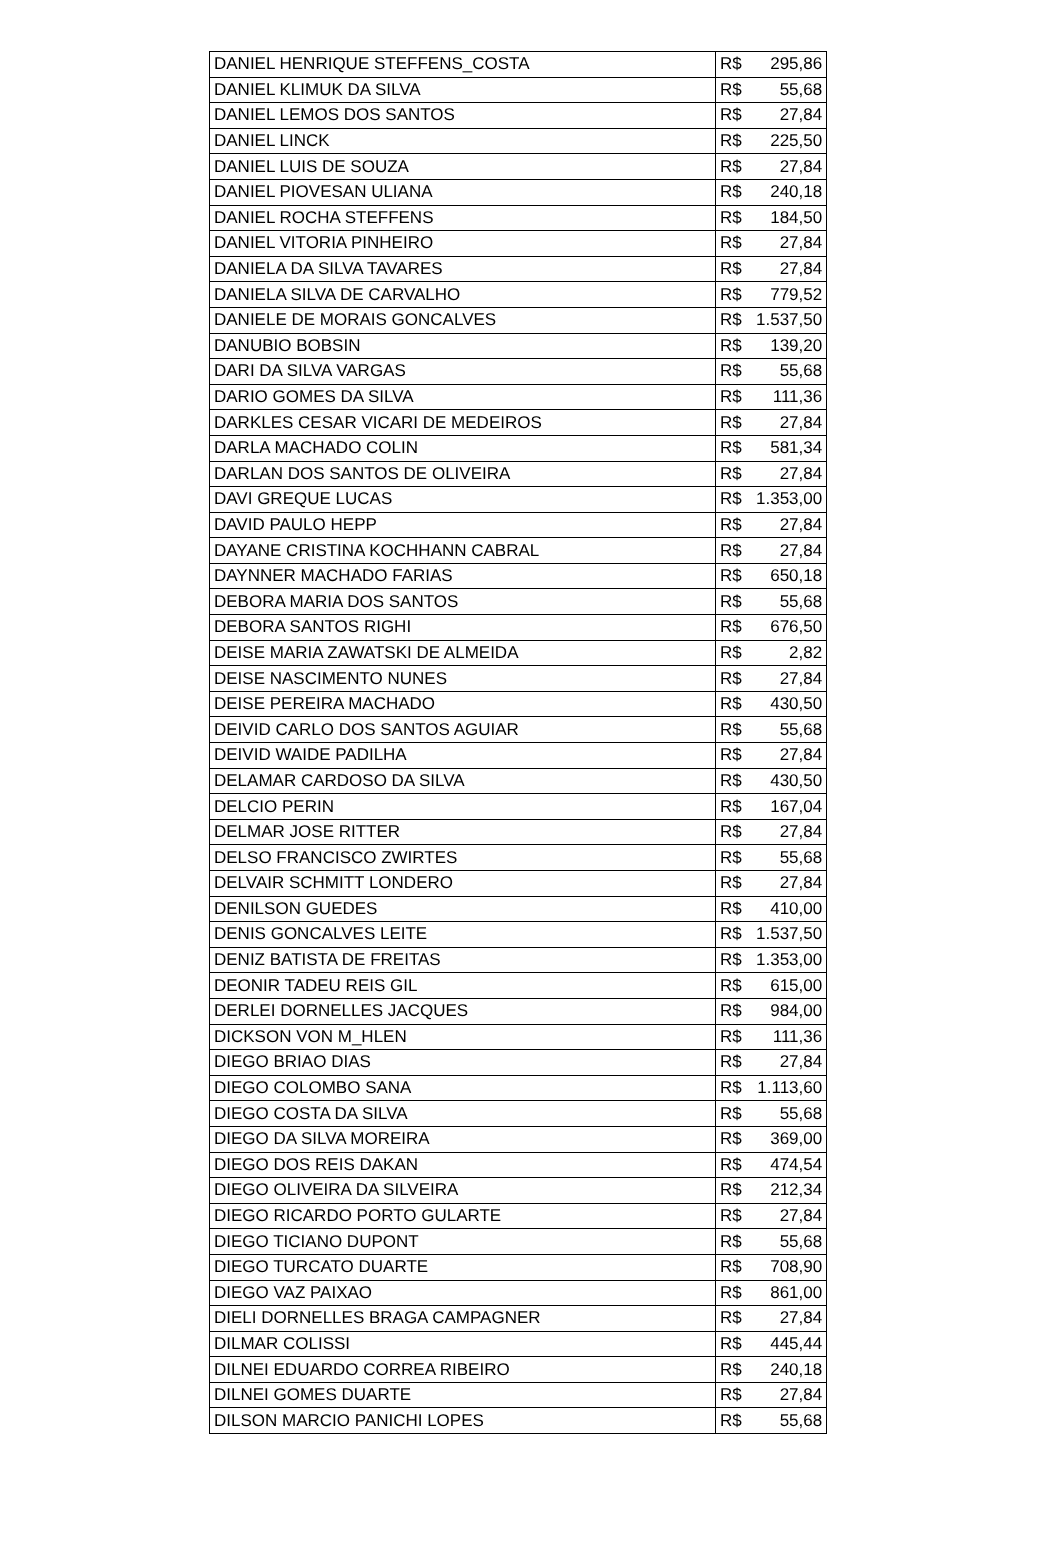| DANIEL HENRIQUE STEFFENS_COSTA | R$ | 295,86 |
| DANIEL KLIMUK DA SILVA | R$ | 55,68 |
| DANIEL LEMOS DOS SANTOS | R$ | 27,84 |
| DANIEL LINCK | R$ | 225,50 |
| DANIEL LUIS DE SOUZA | R$ | 27,84 |
| DANIEL PIOVESAN ULIANA | R$ | 240,18 |
| DANIEL ROCHA STEFFENS | R$ | 184,50 |
| DANIEL VITORIA PINHEIRO | R$ | 27,84 |
| DANIELA DA SILVA TAVARES | R$ | 27,84 |
| DANIELA SILVA DE CARVALHO | R$ | 779,52 |
| DANIELE DE MORAIS GONCALVES | R$ | 1.537,50 |
| DANUBIO BOBSIN | R$ | 139,20 |
| DARI DA SILVA VARGAS | R$ | 55,68 |
| DARIO GOMES DA SILVA | R$ | 111,36 |
| DARKLES CESAR VICARI DE MEDEIROS | R$ | 27,84 |
| DARLA MACHADO COLIN | R$ | 581,34 |
| DARLAN DOS SANTOS DE OLIVEIRA | R$ | 27,84 |
| DAVI GREQUE LUCAS | R$ | 1.353,00 |
| DAVID PAULO HEPP | R$ | 27,84 |
| DAYANE CRISTINA KOCHHANN CABRAL | R$ | 27,84 |
| DAYNNER MACHADO FARIAS | R$ | 650,18 |
| DEBORA MARIA DOS SANTOS | R$ | 55,68 |
| DEBORA SANTOS RIGHI | R$ | 676,50 |
| DEISE MARIA ZAWATSKI DE ALMEIDA | R$ | 2,82 |
| DEISE NASCIMENTO NUNES | R$ | 27,84 |
| DEISE PEREIRA MACHADO | R$ | 430,50 |
| DEIVID CARLO DOS SANTOS AGUIAR | R$ | 55,68 |
| DEIVID WAIDE PADILHA | R$ | 27,84 |
| DELAMAR CARDOSO DA SILVA | R$ | 430,50 |
| DELCIO PERIN | R$ | 167,04 |
| DELMAR JOSE RITTER | R$ | 27,84 |
| DELSO FRANCISCO ZWIRTES | R$ | 55,68 |
| DELVAIR SCHMITT LONDERO | R$ | 27,84 |
| DENILSON GUEDES | R$ | 410,00 |
| DENIS GONCALVES LEITE | R$ | 1.537,50 |
| DENIZ BATISTA DE FREITAS | R$ | 1.353,00 |
| DEONIR TADEU REIS GIL | R$ | 615,00 |
| DERLEI DORNELLES JACQUES | R$ | 984,00 |
| DICKSON VON M_HLEN | R$ | 111,36 |
| DIEGO BRIAO DIAS | R$ | 27,84 |
| DIEGO COLOMBO SANA | R$ | 1.113,60 |
| DIEGO COSTA DA SILVA | R$ | 55,68 |
| DIEGO DA SILVA MOREIRA | R$ | 369,00 |
| DIEGO DOS REIS DAKAN | R$ | 474,54 |
| DIEGO OLIVEIRA DA SILVEIRA | R$ | 212,34 |
| DIEGO RICARDO PORTO GULARTE | R$ | 27,84 |
| DIEGO TICIANO DUPONT | R$ | 55,68 |
| DIEGO TURCATO DUARTE | R$ | 708,90 |
| DIEGO VAZ PAIXAO | R$ | 861,00 |
| DIELI DORNELLES BRAGA CAMPAGNER | R$ | 27,84 |
| DILMAR COLISSI | R$ | 445,44 |
| DILNEI EDUARDO CORREA RIBEIRO | R$ | 240,18 |
| DILNEI GOMES DUARTE | R$ | 27,84 |
| DILSON MARCIO PANICHI LOPES | R$ | 55,68 |